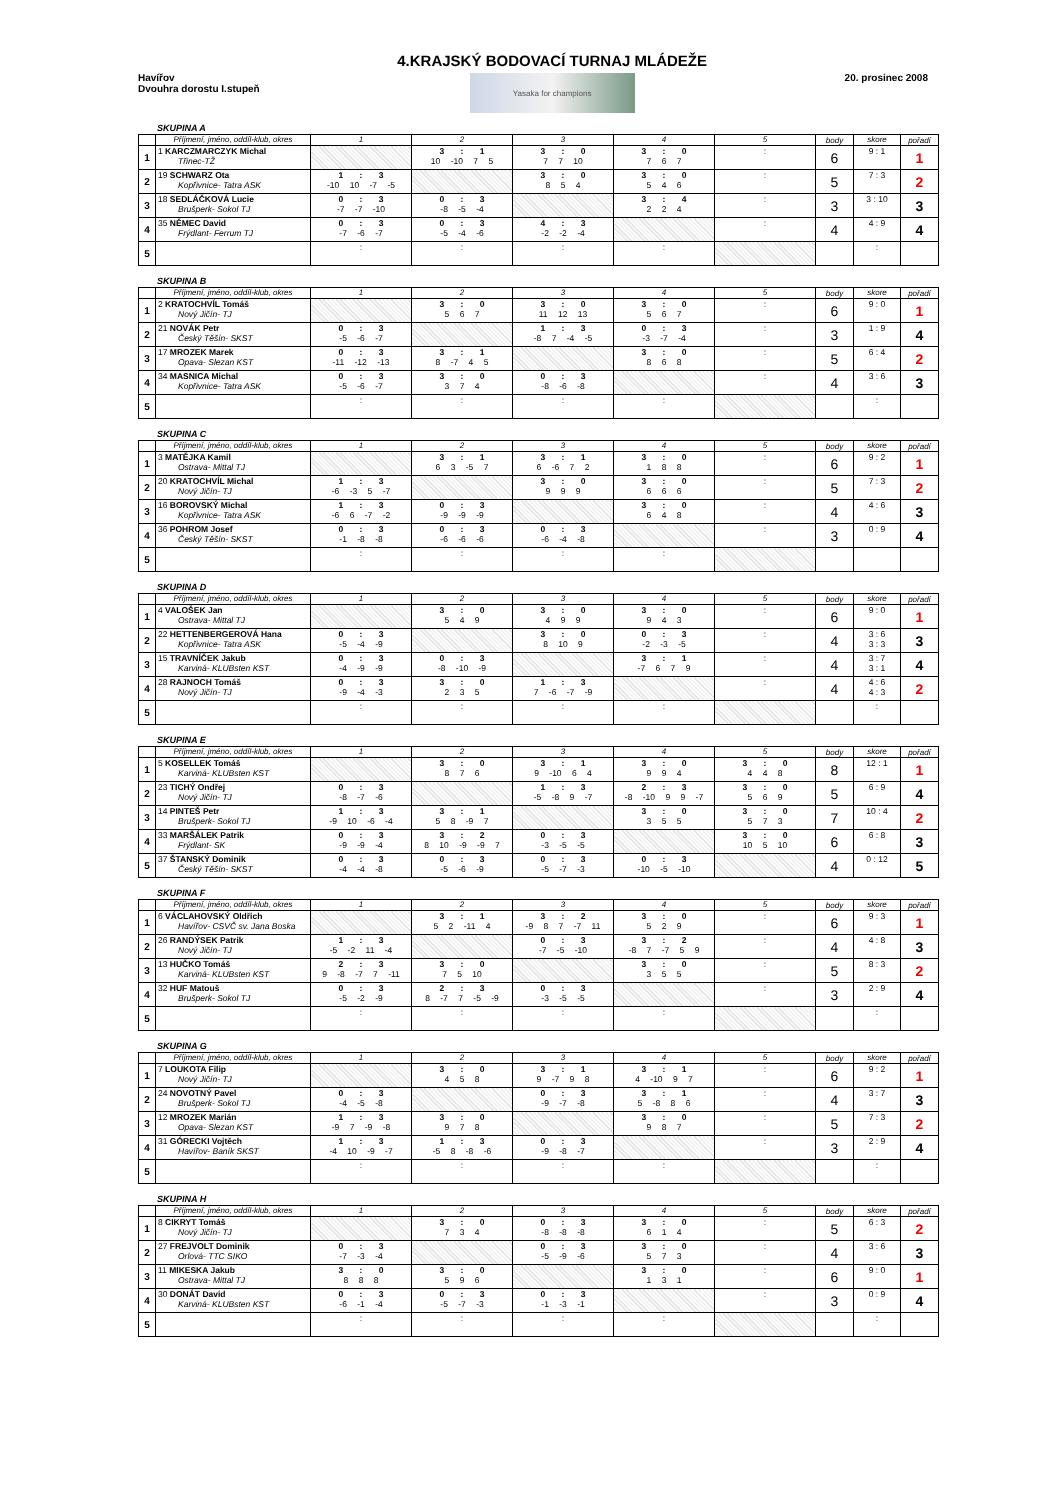Havířov
Dvouhra dorostu I.stupeň
4.KRAJSKÝ BODOVACÍ TURNAJ MLÁDEŽE
Yasaka for champions
20. prosinec 2008
SKUPINA A
| | Příjmení, jméno, oddíl-klub, okres | 1 | 2 | 3 | 4 | 5 | body | skore | pořadí |
| --- | --- | --- | --- | --- | --- | --- | --- | --- | --- |
| 1 | 1 KARCZMARCZYK Michal Třinec-TŽ | | 3 : 1 10 -10 7 5 | 3 : 0 7 7 10 | 3 : 0 7 6 7 | : | 6 | 9 : 1 | 1 |
| 2 | 19 SCHWARZ Ota Kopřivnice- Tatra ASK | 1 : 3 -10 10 -7 -5 | | 3 : 0 8 5 4 | 3 : 0 5 4 6 | : | 5 | 7 : 3 | 2 |
| 3 | 18 SEDLÁČKOVÁ Lucie Brušperk- Sokol TJ | 0 : 3 -7 -7 -10 | 0 : 3 -8 -5 -4 | | 3 : 4 2 2 4 | : | 3 | 3 : 10 | 3 |
| 4 | 35 NĚMEC David Frýdlant- Ferrum TJ | 0 : 3 -7 -6 -7 | 0 : 3 -5 -4 -6 | 4 : 3 -2 -2 -4 | | : | 4 | 4 : 9 | 4 |
| 5 | | : | : | : | : | | | : | |
SKUPINA B
| | Příjmení, jméno, oddíl-klub, okres | 1 | 2 | 3 | 4 | 5 | body | skore | pořadí |
| --- | --- | --- | --- | --- | --- | --- | --- | --- | --- |
| 1 | 2 KRATOCHVÍL Tomáš Nový Jičín- TJ | | 3 : 0 5 6 7 | 3 : 0 11 12 13 | 3 : 0 5 6 7 | : | 6 | 9 : 0 | 1 |
| 2 | 21 NOVÁK Petr Český Těšín- SKST | 0 : 3 -5 -6 -7 | | 1 : 3 -8 7 -4 -5 | 0 : 3 -3 -7 -4 | : | 3 | 1 : 9 | 4 |
| 3 | 17 MROZEK Marek Opava- Slezan KST | 0 : 3 -11 -12 -13 | 3 : 1 8 -7 4 5 | | 3 : 0 8 6 8 | : | 5 | 6 : 4 | 2 |
| 4 | 34 MASNICA Michal Kopřivnice- Tatra ASK | 0 : 3 -5 -6 -7 | 3 : 0 3 7 4 | 0 : 3 -8 -6 -8 | | : | 4 | 3 : 6 | 3 |
| 5 | | : | : | : | : | | | : | |
SKUPINA C
| | Příjmení, jméno, oddíl-klub, okres | 1 | 2 | 3 | 4 | 5 | body | skore | pořadí |
| --- | --- | --- | --- | --- | --- | --- | --- | --- | --- |
| 1 | 3 MATĚJKA Kamil Ostrava- Mittal TJ | | 3 : 1 6 3 -5 7 | 3 : 1 6 -6 7 2 | 3 : 0 1 8 8 | : | 6 | 9 : 2 | 1 |
| 2 | 20 KRATOCHVÍL Michal Nový Jičín- TJ | 1 : 3 -6 -3 5 -7 | | 3 : 0 9 9 9 | 3 : 0 6 6 6 | : | 5 | 7 : 3 | 2 |
| 3 | 16 BOROVSKÝ Michal Kopřivnice- Tatra ASK | 1 : 3 -6 6 -7 -2 | 0 : 3 -9 -9 -9 | | 3 : 0 6 4 8 | : | 4 | 4 : 6 | 3 |
| 4 | 36 POHROM Josef Český Těšín- SKST | 0 : 3 -1 -8 -8 | 0 : 3 -6 -6 -6 | 0 : 3 -6 -4 -8 | | : | 3 | 0 : 9 | 4 |
| 5 | | : | : | : | : | | | | |
SKUPINA D
| | Příjmení, jméno, oddíl-klub, okres | 1 | 2 | 3 | 4 | 5 | body | skore | pořadí |
| --- | --- | --- | --- | --- | --- | --- | --- | --- | --- |
| 1 | 4 VALOŠEK Jan Ostrava- Mittal TJ | | 3 : 0 5 4 9 | 3 : 0 4 9 9 | 3 : 0 9 4 3 | : | 6 | 9 : 0 | 1 |
| 2 | 22 HETTENBERGEROVÁ Hana Kopřivnice- Tatra ASK | 0 : 3 -5 -4 -9 | | 3 : 0 8 10 9 | 0 : 3 -2 -3 -5 | : | 4 | 3 : 6 3 : 3 | 3 |
| 3 | 15 TRAVNÍČEK Jakub Karviná- KLUBsten KST | 0 : 3 -4 -9 -9 | 0 : 3 -8 -10 -9 | | 3 : 1 -7 6 7 9 | : | 4 | 3 : 7 3 : 1 | 4 |
| 4 | 28 RAJNOCH Tomáš Nový Jičín- TJ | 0 : 3 -9 -4 -3 | 3 : 0 2 3 5 | 1 : 3 7 -6 -7 -9 | | : | 4 | 4 : 6 4 : 3 | 2 |
| 5 | | : | : | : | : | | | : | |
SKUPINA E
| | Příjmení, jméno, oddíl-klub, okres | 1 | 2 | 3 | 4 | 5 | body | skore | pořadí |
| --- | --- | --- | --- | --- | --- | --- | --- | --- | --- |
| 1 | 5 KOSELLEK Tomáš Karviná- KLUBsten KST | | 3 : 0 8 7 6 | 3 : 1 9 -10 6 4 | 3 : 0 9 9 4 | 3 : 0 4 4 8 | 8 | 12 : 1 | 1 |
| 2 | 23 TICHÝ Ondřej Nový Jičín- TJ | 0 : 3 -8 -7 -6 | | 1 : 3 -5 -8 9 -7 | 2 : 3 -8 -10 9 9 -7 | 3 : 0 5 6 9 | 5 | 6 : 9 | 4 |
| 3 | 14 PINTEŠ Petr Brušperk- Sokol TJ | 1 : 3 -9 10 -6 -4 | 3 : 1 5 8 -9 7 | | 3 : 0 3 5 5 | 3 : 0 5 7 3 | 7 | 10 : 4 | 2 |
| 4 | 33 MARŠÁLEK Patrik Frýdlant- SK | 0 : 3 -9 -9 -4 | 3 : 2 8 10 -9 -9 7 | 0 : 3 -3 -5 -5 | | 3 : 0 10 5 10 | 6 | 6 : 8 | 3 |
| 5 | 37 ŠTANSKÝ Dominik Český Těšín- SKST | 0 : 3 -4 -4 -8 | 0 : 3 -5 -6 -9 | 0 : 3 -5 -7 -3 | 0 : 3 -10 -5 -10 | | 4 | 0 : 12 | 5 |
SKUPINA F
| | Příjmení, jméno, oddíl-klub, okres | 1 | 2 | 3 | 4 | 5 | body | skore | pořadí |
| --- | --- | --- | --- | --- | --- | --- | --- | --- | --- |
| 1 | 6 VÁCLAHOVSKÝ Oldřich Havířov- CSVČ sv. Jana Boska | | 3 : 1 5 2 -11 4 | 3 : 2 -9 8 7 -7 11 | 3 : 0 5 2 9 | : | 6 | 9 : 3 | 1 |
| 2 | 26 RANDÝSEK Patrik Nový Jičín- TJ | 1 : 3 -5 -2 11 -4 | | 0 : 3 -7 -5 -10 | 3 : 2 -8 7 -7 5 9 | : | 4 | 4 : 8 | 3 |
| 3 | 13 HUČKO Tomáš Karviná- KLUBsten KST | 2 : 3 9 -8 -7 7 -11 | 3 : 0 7 5 10 | | 3 : 0 3 5 5 | : | 5 | 8 : 3 | 2 |
| 4 | 32 HUF Matouš Brušperk- Sokol TJ | 0 : 3 -5 -2 -9 | 2 : 3 8 -7 7 -5 -9 | 0 : 3 -3 -5 -5 | | : | 3 | 2 : 9 | 4 |
| 5 | | : | : | : | : | | | : | |
SKUPINA G
| | Příjmení, jméno, oddíl-klub, okres | 1 | 2 | 3 | 4 | 5 | body | skore | pořadí |
| --- | --- | --- | --- | --- | --- | --- | --- | --- | --- |
| 1 | 7 LOUKOTA Filip Nový Jičín- TJ | | 3 : 0 4 5 8 | 3 : 1 9 -7 9 8 | 3 : 1 4 -10 9 7 | : | 6 | 9 : 2 | 1 |
| 2 | 24 NOVOTNÝ Pavel Brušperk- Sokol TJ | 0 : 3 -4 -5 -8 | | 0 : 3 -9 -7 -8 | 3 : 1 5 -8 8 6 | : | 4 | 3 : 7 | 3 |
| 3 | 12 MROZEK Marián Opava- Slezan KST | 1 : 3 -9 7 -9 -8 | 3 : 0 9 7 8 | | 3 : 0 9 8 7 | : | 5 | 7 : 3 | 2 |
| 4 | 31 GÓRECKI Vojtěch Havířov- Baník SKST | 1 : 3 -4 10 -9 -7 | 1 : 3 -5 8 -8 -6 | 0 : 3 -9 -8 -7 | | : | 3 | 2 : 9 | 4 |
| 5 | | : | : | : | : | | | : | |
SKUPINA H
| | Příjmení, jméno, oddíl-klub, okres | 1 | 2 | 3 | 4 | 5 | body | skore | pořadí |
| --- | --- | --- | --- | --- | --- | --- | --- | --- | --- |
| 1 | 8 CIKRYT Tomáš Nový Jičín- TJ | | 3 : 0 7 3 4 | 0 : 3 -8 -8 -8 | 3 : 0 6 1 4 | : | 5 | 6 : 3 | 2 |
| 2 | 27 FREJVOLT Dominik Orlová- TTC SIKO | 0 : 3 -7 -3 -4 | | 0 : 3 -5 -9 -6 | 3 : 0 5 7 3 | : | 4 | 3 : 6 | 3 |
| 3 | 11 MIKESKA Jakub Ostrava- Mittal TJ | 3 : 0 8 8 8 | 3 : 0 5 9 6 | | 3 : 0 1 3 1 | : | 6 | 9 : 0 | 1 |
| 4 | 30 DONÁT David Karviná- KLUBsten KST | 0 : 3 -6 -1 -4 | 0 : 3 -5 -7 -3 | 0 : 3 -1 -3 -1 | | : | 3 | 0 : 9 | 4 |
| 5 | | : | : | : | : | | | : | |